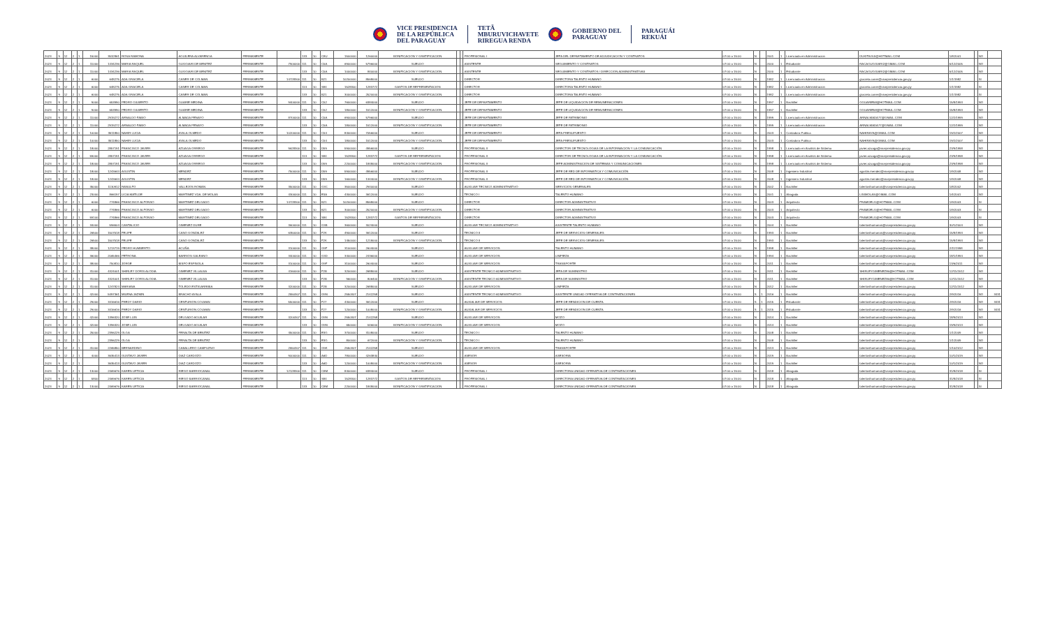VICE PRESIDENCIA
DE LA REPÚBLICA
DEL PARAGUAY
TETÃ
MBURUVICHAVETE
RIREGUA RENDA
GOBIERNO DEL
PARAGUAY
PARAGUÁI
REKUÁI
| 2023 | 9 | 12 | 2 | 1 | 15000 | 3532861 | ROSA RAMONA | AGUILERA ALVARENGA | PERMANENTE | | 133 | 10 | C8U | 1500000 | 1260000 | BONIFICACION Y GRATIFICACION | | | PROFESIONAL I | JEFA DEL DEPARTAMENTO DE ADJUDICACION Y CONTRATOS | 07:00 a 15:00 | N | | 2001 | 1 | Licenciada en Administracion | DUKITAGUI@HOTMAIL.COM | 1/8/2001 | | NO | |
| 2023 | 9 | 12 | 2 | 1 | 11000 | 1434236 | MARIA RAQUEL | GUGGIARI DE BENITEZ | PERMANENTE | 7900000 | 111 | 10 | C5A | 6900000 | 5796000 | SUELDO | | | ASISTENTE | SEGUIMIENTO Y CONTRATOS | 07:00 a 15:00 | N | | 2000 | 1 | Estudiante | RACAGUGGIARI2@GMAIL.COM | 5/12/2005 | | NO | |
| 2023 | 9 | 12 | 2 | 1 | 11000 | 1434236 | MARIA RAQUEL | GUGGIARI DE BENITEZ | PERMANENTE | | 133 | 10 | C5A | 1000000 | 840000 | BONIFICACION Y GRATIFICACION | | | ASISTENTE | SEGUIMIENTO Y CONTRATOS / DIRECCION ADMINISTRATIVAS | 07:00 a 15:00 | N | | 2000 | 1 | Estudiante | RACAGUGGIARI2@GMAIL.COM | 5/12/2005 | | NO | |
| 2023 | 9 | 12 | 2 | 1 | 6000 | 648275 | ADA GRACIELA | CANER DE COLMAN | PERMANENTE | 14728300 | 111 | 10 | B21 | 10200000 | 8568000 | SUELDO | | | DIRECTOR | DIRECTORA TALENTO HUMANO | 07:00 a 15:00 | N | | 1982 | 1 | Licenciada en Administracion | graciela.caner@vicepresidencia.gov.py | 1/1/1982 | | SI | |
| 2023 | 9 | 12 | 2 | 1 | 6000 | 648275 | ADA GRACIELA | CANER DE COLMAN | PERMANENTE | | 113 | 10 | S84 | 1528300 | 1283772 | GASTOS DE REPRESENTACION | | | DIRECTOR | DIRECTORA TALENTO HUMANO | 07:00 a 15:00 | N | | 1982 | 1 | Licenciada en Administracion | graciela.caner@vicepresidencia.gov.py | 1/1/1982 | | SI | |
| 2023 | 9 | 12 | 2 | 1 | 6000 | 648275 | ADA GRACIELA | CANER DE COLMAN | PERMANENTE | | 133 | 10 | B21 | 3000000 | 2520000 | BONIFICACION Y GRATIFICACION | | | DIRECTOR | DIRECTORA TALENTO HUMANO | 07:00 a 15:00 | N | | 1982 | 1 | Licenciada en Administracion | graciela.caner@vicepresidencia.gov.py | 1/1/1982 | | SI | |
| 2023 | 9 | 12 | 2 | 1 | 9000 | 653990 | PEDRO GILBERTO | GUARIE MEDINA | PERMANENTE | 9400000 | 111 | 10 | C52 | 7600000 | 6384000 | SUELDO | | | JEFE DE DEPARTAMENTO | JEFE DE LIQUIDACION DE REMUNERACIONES | 07:00 a 15:00 | N | | 1997 | 1 | Bachiller | GGUARIE58@HOTMAIL.COM | 15/8/1993 | | NO | |
| 2023 | 9 | 12 | 2 | 1 | 9000 | 653990 | PEDRO GILBERTO | GUARIE MEDINA | PERMANENTE | | 133 | 10 | C52 | 1800000 | 1512000 | BONIFICACION Y GRATIFICACION | | | JEFE DE DEPARTAMENTO | JEFE DE LIQUIDACION DE REMUNERACIONES | 07:00 a 15:00 | N | | 1997 | 1 | Bachiller | GGUARIE58@HOTMAIL.COM | 15/8/1993 | | NO | |
| 2023 | 9 | 12 | 2 | 1 | 11000 | 2919272 | ARNALDO FABIO | ALMADA PENAYO | PERMANENTE | 8700000 | 111 | 10 | C5A | 6900000 | 5796000 | SUELDO | | | JEFE DE DEPARTAMENTO | JEFE DE PATRIMONIO | 07:00 a 15:00 | N | | 1999 | 1 | Licenciado en Administracion | ARNALMADA77@GMAIL.COM | 12/2/1999 | | NO | |
| 2023 | 9 | 12 | 2 | 1 | 11000 | 2919272 | ARNALDO FABIO | ALMADA PENAYO | PERMANENTE | | 133 | 10 | C5A | 1800000 | 1512000 | BONIFICACION Y GRATIFICACION | | | JEFE DE DEPARTAMENTO | JEFE DE PATRIMONIO | 07:00 a 15:00 | N | | 1999 | 1 | Licenciado en Administracion | ARNALMADA77@GMAIL.COM | 12/2/1999 | | NO | |
| 2023 | 9 | 12 | 2 | 1 | 10000 | 3511850 | NAHIR LUCIA | AYALA OLMEDO | PERMANENTE | 10200000 | 111 | 10 | C54 | 8400000 | 7056000 | SUELDO | | | JEFE DE DEPARTAMENTO | JEFA PRESUPUESTO | 07:00 a 15:00 | N | | 2003 | 1 | Contadora Publica | NAHIRAYA@GMAIL.COM | 19/2/2007 | | NO | |
| 2023 | 9 | 12 | 2 | 1 | 10000 | 3511850 | NAHIR LUCIA | AYALA OLMEDO | PERMANENTE | | 133 | 10 | C54 | 1800000 | 1512000 | BONIFICACION Y GRATIFICACION | | | JEFE DE DEPARTAMENTO | JEFA PRESUPUESTO | 07:00 a 15:00 | N | | 2003 | 1 | Contadora Publica | NAHIRAYA@GMAIL.COM | 19/2/2007 | | NO | |
| 2023 | 9 | 12 | 2 | 1 | 18000 | 2857191 | FRANCISCO JAVIER | AZUAGA ORREGO | PERMANENTE | 9628300 | 111 | 10 | D59 | 5900000 | 4956000 | SUELDO | | | PROFESIONAL II | DIRECTOR DE TECNOLOGIAS DE LA INFORMACION Y LA COMUNICACIÓN | 07:00 a 15:00 | N | | 1998 | 1 | Licenciado en Analisis de Sistema | javier.azuaga@vicepresidencia.gov.py | 23/9/1998 | | NO | |
| 2023 | 9 | 12 | 2 | 1 | 59000 | 2857191 | FRANCISCO JAVIER | AZUAGA ORREGO | PERMANENTE | | 113 | 10 | S84 | 1528300 | 1283772 | GASTOS DE REPRESENTACION | | | PROFESIONAL II | DIRECTOR DE TECNOLOGIAS DE LA INFORMACION Y LA COMUNICACIÓN | 07:00 a 15:00 | N | | 1998 | 1 | Licenciado en Analisis de Sistema | javier.azuaga@vicepresidencia.gov.py | 23/9/1998 | | NO | |
| 2023 | 9 | 12 | 2 | 1 | 18000 | 2857191 | FRANCISCO JAVIER | AZUAGA ORREGO | PERMANENTE | | 133 | 10 | D59 | 2200000 | 1848000 | BONIFICACION Y GRATIFICACION | | | PROFESIONAL II | JEFE ADMINISTRACION DE SISTEMAS Y COMUNICACIONES | 07:00 a 15:00 | N | | 1998 | 1 | Licenciado en Analisis de Sistema | javier.azuaga@vicepresidencia.gov.py | 23/9/1998 | | NO | |
| 2023 | 9 | 12 | 2 | 1 | 18000 | 1243644 | AGUSTIN | MENDEZ | PERMANENTE | 7500000 | 111 | 10 | D59 | 5900000 | 4956000 | SUELDO | | | PROFESIONAL II | JEFE DE RED DE INFORMATICA Y COMUNICACIÓN | 07:00 a 15:00 | N | | 2008 | 1 | Ingeniero Industrial | agustin.mendez@vicepresidencia.gov.py | 1/9/2008 | | NO | |
| 2023 | 9 | 12 | 2 | 1 | 18000 | 1243644 | AGUSTIN | MENDEZ | PERMANENTE | | 133 | 10 | D59 | 1600000 | 1344000 | BONIFICACION Y GRATIFICACION | | | PROFESIONAL II | JEFE DE RED DE INFORMATICA Y COMUNICACIÓN | 07:00 a 15:00 | N | | 2008 | 1 | Ingeniero Industrial | agustin.mendez@vicepresidencia.gov.py | 1/9/2008 | | NO | |
| 2023 | 9 | 12 | 2 | 1 | 35000 | 1130912 | RANULFO | VALLEJOS ROMAN | PERMANENTE | 3500000 | 111 | 10 | G3C | 3500000 | 2940000 | SUELDO | | | AUXILIAR TECNICO ADMINISTRATIVO | SERVICIOS GENERALES | 07:00 a 15:00 | N | | 2002 | 1 | Bachiller | talentoshumanos@vicepresidencia.gov.py | 1/8/2002 | | NO | |
| 2023 | 9 | 12 | 2 | 1 | 23000 | 866197 | LICIA MATILDE | MARTINEZ VDA. DE MOLAS | PERMANENTE | 4300000 | 111 | 10 | E3A | 4300000 | 3612000 | SUELDO | | | TECNICO I | TALENTO HUMANO | 07:00 a 15:00 | N | | 2001 | 1 | Abogada | LISIMOLAS@GMAIL.COM | 1/4/2001 | | NO | |
| 2023 | 9 | 12 | 2 | 1 | 6000 | 774866 | FRANCISCO ALFONSO | MARTINEZ DELGADO | PERMANENTE | 14728300 | 111 | 10 | B21 | 10200000 | 8568000 | SUELDO | | | DIRECTOR | DIRECTOR ADMNISTRATIVO | 07:00 a 15:00 | N | | 2003 | 1 | Arquitecto | FRAMDELG@HOTMAIL.COM | 1/9/2003 | | SI | |
| 2023 | 9 | 12 | 2 | 1 | 6000 | 774866 | FRANCISCO ALFONSO | MARTINEZ DELGADO | PERMANENTE | | 133 | 10 | B21 | 3000000 | 2520000 | BONIFICACION Y GRATIFICACION | | | DIRECTOR | DIRECTOR ADMNISTRATIVO | 07:00 a 15:00 | N | | 2003 | 1 | Arquitecto | FRAMDELG@HOTMAIL.COM | 1/9/2003 | | SI | |
| 2023 | 9 | 12 | 2 | 1 | 59100 | 774866 | FRANCISCO ALFONSO | MARTINEZ DELGADO | PERMANENTE | | 113 | 10 | S84 | 1528300 | 1283772 | GASTOS DE REPRESENTACION | | | DIRECTOR | DIRECTOR ADMNISTRATIVO | 07:00 a 15:00 | N | | 2003 | 1 | Arquitecto | FRAMDELG@HOTMAIL.COM | 1/9/2003 | | SI | |
| 2023 | 9 | 12 | 2 | 1 | 34000 | 596504 | CANTALICIO | GIMENEZ DURE | PERMANENTE | 3600000 | 111 | 10 | G3B | 3600000 | 3024000 | SUELDO | | | AUXILIAR TECNICO ADMINISTRATIVO | ASISTENTE TALENTO HUMANO | 07:00 a 15:00 | N | | 2004 | 1 | Bachiller | talentoshumanos@vicepresidencia.gov.py | 30/1/2004 | | NO | |
| 2023 | 9 | 12 | 2 | 1 | 26500 | 1507518 | FELIPE | CANO GONZALEZ | PERMANENTE | 6350000 | 111 | 10 | F2K | 4900000 | 3612000 | SUELDO | | | TECNICO II | JEFE DE SERVICIOS GENERALES | 07:00 a 15:00 | N | | 1993 | 1 | Bachiller | talentoshumanos@vicepresidencia.gov.py | 15/8/1993 | | NO | |
| 2023 | 9 | 12 | 2 | 1 | 26500 | 1507518 | FELIPE | CANO GONZALEZ | PERMANENTE | | 133 | 10 | F2K | 1450000 | 1218000 | BONIFICACION Y GRATIFICACION | | | TECNICO II | JEFE DE SERVICIOS GENERALES | 07:00 a 15:00 | N | | 1993 | 1 | Bachiller | talentoshumanos@vicepresidencia.gov.py | 15/8/1993 | | NO | |
| 2023 | 9 | 12 | 2 | 1 | 38000 | 1213719 | PEDRO HUMBERTO | ACUÑA | PERMANENTE | 3100000 | 111 | 10 | G9F | 3100000 | 2604000 | SUELDO | | | AUXILIAR DE SERVICIOS | TALENTO HUMANO | 07:00 a 15:00 | N | | 1998 | 1 | Bachiller | talentoshumanos@vicepresidencia.gov.py | 2/11/1998 | | NO | |
| 2023 | 9 | 12 | 2 | 1 | 36000 | 2065466 | PETRONA | BARRIOS GALEANO | PERMANENTE | 3400000 | 111 | 10 | G3D | 3400000 | 2436000 | SUELDO | | | AUXILIAR DE SERVICIOS | LIMPIEZA | 07:00 a 15:00 | N | | 1994 | 1 | Bachiller | talentoshumanos@vicepresidencia.gov.py | 18/1/1994 | | NO | |
| 2023 | 9 | 12 | 2 | 1 | 38000 | 750810 | JORGE | BISPO ESPINOLA | PERMANENTE | 3100000 | 111 | 10 | G9F | 3100000 | 2604000 | SUELDO | | | AUXILIAR DE SERVICIOS | TRANSPORTE | 07:00 a 15:00 | N | | 2011 | 1 | Bachiller | talentoshumanos@vicepresidencia.gov.py | 13/6/2011 | | NO | |
| 2023 | 9 | 12 | 2 | 1 | 31000 | 4324001 | SHIRLEY DORIS ALODIA | GIMENEZ VILLALBA | PERMANENTE | 4160000 | 111 | 10 | F2B | 3200000 | 2688000 | SUELDO | | | ASISTENTE TECNICO ADMINISTRATIVO | JEFA DE SUMINISTRO | 07:00 a 15:00 | N | | 2011 | 1 | Bachiller | SHIRLEYGIMENEZ86@HOTMAIL.COM | 12/11/2012 | | NO | |
| 2023 | 9 | 12 | 2 | 1 | 31000 | 4324001 | SHIRLEY DORIS ALODIA | GIMENEZ VILLALBA | PERMANENTE | | 133 | 10 | F2B | 960000 | 806400 | BONIFICACION Y GRATIFICACION | | | ASISTENTE TECNICO ADMINISTRATIVO | JEFA DE SUMINISTRO | 07:00 a 15:00 | N | | 2011 | 1 | Bachiller | SHIRLEYGIMENEZ86@HOTMAIL.COM | 12/11/2012 | | NO | |
| 2023 | 9 | 12 | 2 | 1 | 31000 | 1247824 | MARIANA | TOLEDO ESTIGARRIBIA | PERMANENTE | 3200000 | 111 | 10 | F2B | 3200000 | 2688000 | SUELDO | | | AUXILIAR DE SERVICIOS | LIMPIEZA | 07:00 a 15:00 | N | | 2012 | 1 | Bachiller | talentoshumanos@vicepresidencia.gov.py | 12/11/2012 | | NO | |
| 2023 | 9 | 12 | 2 | 1 | 42000 | 5497361 | MILENA JAZMIN | BRACHO AYALA | PERMANENTE | 2550307 | 111 | 10 | G9N | 2550307 | 2142258 | SUELDO | | | ASISTENTE TECNICO ADMINISTRATIVO | ASISTENTE UNIDAD OPERATIVA DE CONTRATACIONES | 07:00 a 15:00 | S | 1 | 2016 | 1 | Bachiller | talentoshumanos@vicepresidencia.gov.py | 2/9/2016 | | NO | 3431 |
| 2023 | 9 | 12 | 2 | 1 | 29000 | 3416616 | FREDY DARIO | CENTURION COLMAN | PERMANENTE | 5500000 | 111 | 10 | F27 | 4300000 | 3612000 | SUELDO | | | AUXIALIAR DE SERVICIOS | JEFE DE RENDICION DE CUENTA | 07:00 a 15:00 | S | 1 | 2015 | 1 | Estudiante | talentoshumanos@vicepresidencia.gov.py | 2/9/2016 | | NO | 3431 |
| 2023 | 9 | 12 | 2 | 1 | 29000 | 3416616 | FREDY DARIO | CENTURION COLMAN | PERMANENTE | | 133 | 10 | F27 | 1200000 | 1008000 | BONIFICACION Y GRATIFICACION | | | AUXIALIAR DE SERVICIOS | JEFE DE RENDICION DE CUENTA | 07:00 a 15:00 | S | 1 | 2015 | 1 | Estudiante | talentoshumanos@vicepresidencia.gov.py | 2/9/2016 | | NO | 3431 |
| 2023 | 9 | 12 | 2 | 1 | 42000 | 1396320 | JOSE LUIS | DELGADO AGUILAR | PERMANENTE | 3200307 | 111 | 10 | G9N | 2550307 | 2142258 | SUELDO | | | AUXILIAR DE SERVICIOS | MOZO | 07:00 a 15:00 | N | | 2014 | 1 | Bachiller | talentoshumanos@vicepresidencia.gov.py | 18/9/2013 | | NO | |
| 2023 | 9 | 12 | 2 | 1 | 42000 | 1396320 | JOSE LUIS | DELGADO AGUILAR | PERMANENTE | | 133 | 10 | G9N | 650000 | 546000 | BONIFICACION Y GRATIFICACION | | | AUXILIAR DE SERVICIOS | MOZO | 07:00 a 15:00 | N | | 2014 | 1 | Bachiller | talentoshumanos@vicepresidencia.gov.py | 19/9/2013 | | NO | |
| 2023 | 9 | 12 | 2 | 1 | 25000 | 2396229 | OLGA | PERALTA DE BENITEZ | PERMANENTE | 4500000 | 111 | 10 | E3G | 3700000 | 3108000 | SUELDO | | | TECNICO I | TALENTO HUMANO | 07:00 a 15:00 | N | | 2008 | 1 | Bachiller | talentoshumanos@vicepresidencia.gov.py | 1/1/2009 | | NO | |
| 2023 | 9 | 12 | 2 | 1 | | 2396229 | OLGA | PERALTA DE BENITEZ | PERMANENTE | | 133 | 10 | E3G | 800000 | 672000 | BONIFICACION Y GRATIFICACION | | | TECNICO I | TALENTO HUMANO | 07:00 a 15:00 | N | | 2008 | 1 | Bachiller | talentoshumanos@vicepresidencia.gov.py | 1/1/2009 | | NO | |
| 2023 | 9 | 12 | 2 | 1 | 41000 | 2265850 | BERNARDINO | CABALLERO CAMPUZNO | PERMANENTE | 2550307 | 111 | 10 | G9K | 2550307 | 2142258 | SUELDO | | | AUXILIAR DE SERVICIOS | TRANSPORTE | 07:00 a 15:00 | N | | 2013 | 1 | Bachiller | talentoshumanos@vicepresidencia.gov.py | 1/10/2012 | | NO | |
| 2023 | 9 | 12 | 2 | 1 | 4000 | 3635413 | GUSTAVO JAVIER | DIAZ CARDOZO | PERMANENTE | 9000000 | 111 | 10 | A6D | 7800000 | 4263840 | SUELDO | | | ASESOR | ASESORIA | 07:00 a 15:00 | N | | 2019 | 1 | Bachiller | talentoshumanos@vicepresidencia.gov.py | 10/1/2019 | | NO | |
| 2023 | 9 | 12 | 2 | 1 | | 3635413 | GUSTAVO JAVIER | DIAZ CARDOZO | PERMANENTE | | 133 | 10 | A6D | 1200000 | 1008000 | BONIFICACION Y GRATIFICACION | | | ASESOR | ASESORIA | 07:00 a 15:00 | N | | 2019 | 1 | Bachiller | talentoshumanos@vicepresidencia.gov.py | 10/1/2019 | | NO | |
| 2023 | 9 | 12 | 2 | 1 | 13000 | 2469676 | KAREN LETICIA | RIEGO BARRIOCANAL | PERMANENTE | 12128300 | 111 | 10 | C8M | 8400000 | 6384000 | SUELDO | | | PROFESIONAL I | DIRECTORA UNIDAD OPERATIVA DE CONTRATACIONES | 07:00 a 15:00 | N | | 2018 | 1 | Abogada | talentoshumanos@vicepresidencia.gov.py | 31/8/2018 | | SI | |
| 2023 | 9 | 12 | 2 | 1 | 5800 | 2469676 | KAREN LETICIA | RIEGO BARRIOCANAL | PERMANENTE | | 113 | 10 | S84 | 1528300 | 1283772 | GASTOS DE REPRESENTACION | | | PROFESIONAL I | DIRECTORA UNIDAD OPERATIVA DE CONTRATACIONES | 07:00 a 15:00 | N | | 2018 | 1 | Abogada | talentoshumanos@vicepresidencia.gov.py | 31/8/2018 | | SI | |
| 2023 | 9 | 12 | 2 | 1 | 13000 | 2469676 | KAREN LETICIA | RIEGO BARRIOCANAL | PERMANENTE | | 133 | 10 | C8M | 2200000 | 1848000 | BONIFICACION Y GRATIFICACION | | | PROFESIONAL I | DIRECTORA UNIDAD OPERATIVA DE CONTRATACIONES | 07:00 a 15:00 | N | | 2018 | 1 | Abogada | talentoshumanos@vicepresidencia.gov.py | 31/8/2018 | | SI | |